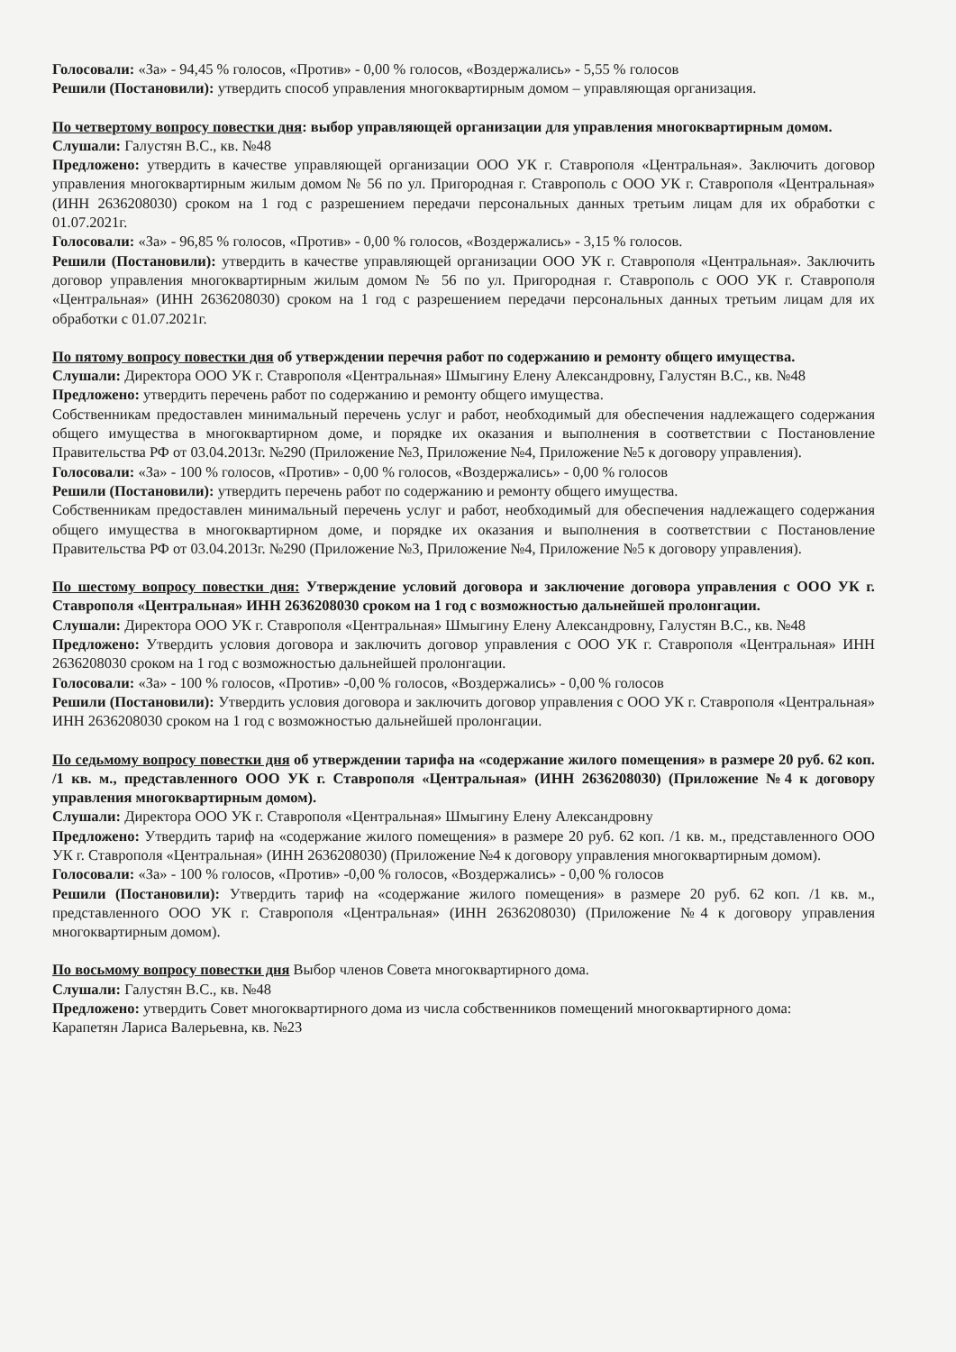Голосовали: «За» - 94,45 % голосов, «Против» - 0,00 % голосов, «Воздержались» - 5,55 % голосов
Решили (Постановили): утвердить способ управления многоквартирным домом – управляющая организация.
По четвертому вопросу повестки дня: выбор управляющей организации для управления многоквартирным домом.
Слушали: Галустян В.С., кв. №48
Предложено: утвердить в качестве управляющей организации ООО УК г. Ставрополя «Центральная». Заключить договор управления многоквартирным жилым домом № 56 по ул. Пригородная г. Ставрополь с ООО УК г. Ставрополя «Центральная» (ИНН 2636208030) сроком на 1 год с разрешением передачи персональных данных третьим лицам для их обработки с 01.07.2021г.
Голосовали: «За» - 96,85 % голосов, «Против» - 0,00 % голосов, «Воздержались» - 3,15 % голосов.
Решили (Постановили): утвердить в качестве управляющей организации ООО УК г. Ставрополя «Центральная». Заключить договор управления многоквартирным жилым домом № 56 по ул. Пригородная г. Ставрополь с ООО УК г. Ставрополя «Центральная» (ИНН 2636208030) сроком на 1 год с разрешением передачи персональных данных третьим лицам для их обработки с 01.07.2021г.
По пятому вопросу повестки дня об утверждении перечня работ по содержанию и ремонту общего имущества.
Слушали: Директора ООО УК г. Ставрополя «Центральная» Шмыгину Елену Александровну, Галустян В.С., кв. №48
Предложено: утвердить перечень работ по содержанию и ремонту общего имущества.
Собственникам предоставлен минимальный перечень услуг и работ, необходимый для обеспечения надлежащего содержания общего имущества в многоквартирном доме, и порядке их оказания и выполнения в соответствии с Постановление Правительства РФ от 03.04.2013г. №290 (Приложение №3, Приложение №4, Приложение №5 к договору управления).
Голосовали: «За» - 100 % голосов, «Против» - 0,00 % голосов, «Воздержались» - 0,00 % голосов
Решили (Постановили): утвердить перечень работ по содержанию и ремонту общего имущества.
Собственникам предоставлен минимальный перечень услуг и работ, необходимый для обеспечения надлежащего содержания общего имущества в многоквартирном доме, и порядке их оказания и выполнения в соответствии с Постановление Правительства РФ от 03.04.2013г. №290 (Приложение №3, Приложение №4, Приложение №5 к договору управления).
По шестому вопросу повестки дня: Утверждение условий договора и заключение договора управления с ООО УК г. Ставрополя «Центральная» ИНН 2636208030 сроком на 1 год с возможностью дальнейшей пролонгации.
Слушали: Директора ООО УК г. Ставрополя «Центральная» Шмыгину Елену Александровну, Галустян В.С., кв. №48
Предложено: Утвердить условия договора и заключить договор управления с ООО УК г. Ставрополя «Центральная» ИНН 2636208030 сроком на 1 год с возможностью дальнейшей пролонгации.
Голосовали: «За» - 100 % голосов, «Против» -0,00 % голосов, «Воздержались» - 0,00 % голосов
Решили (Постановили): Утвердить условия договора и заключить договор управления с ООО УК г. Ставрополя «Центральная» ИНН 2636208030 сроком на 1 год с возможностью дальнейшей пролонгации.
По седьмому вопросу повестки дня об утверждении тарифа на «содержание жилого помещения» в размере 20 руб. 62 коп. /1 кв. м., представленного ООО УК г. Ставрополя «Центральная» (ИНН 2636208030) (Приложение №4 к договору управления многоквартирным домом).
Слушали: Директора ООО УК г. Ставрополя «Центральная» Шмыгину Елену Александровну
Предложено: Утвердить тариф на «содержание жилого помещения» в размере 20 руб. 62 коп. /1 кв. м., представленного ООО УК г. Ставрополя «Центральная» (ИНН 2636208030) (Приложение №4 к договору управления многоквартирным домом).
Голосовали: «За» - 100 % голосов, «Против» -0,00 % голосов, «Воздержались» - 0,00 % голосов
Решили (Постановили): Утвердить тариф на «содержание жилого помещения» в размере 20 руб. 62 коп. /1 кв. м., представленного ООО УК г. Ставрополя «Центральная» (ИНН 2636208030) (Приложение №4 к договору управления многоквартирным домом).
По восьмому вопросу повестки дня Выбор членов Совета многоквартирного дома.
Слушали: Галустян В.С., кв. №48
Предложено: утвердить Совет многоквартирного дома из числа собственников помещений многоквартирного дома:
Карапетян Лариса Валерьевна, кв. №23